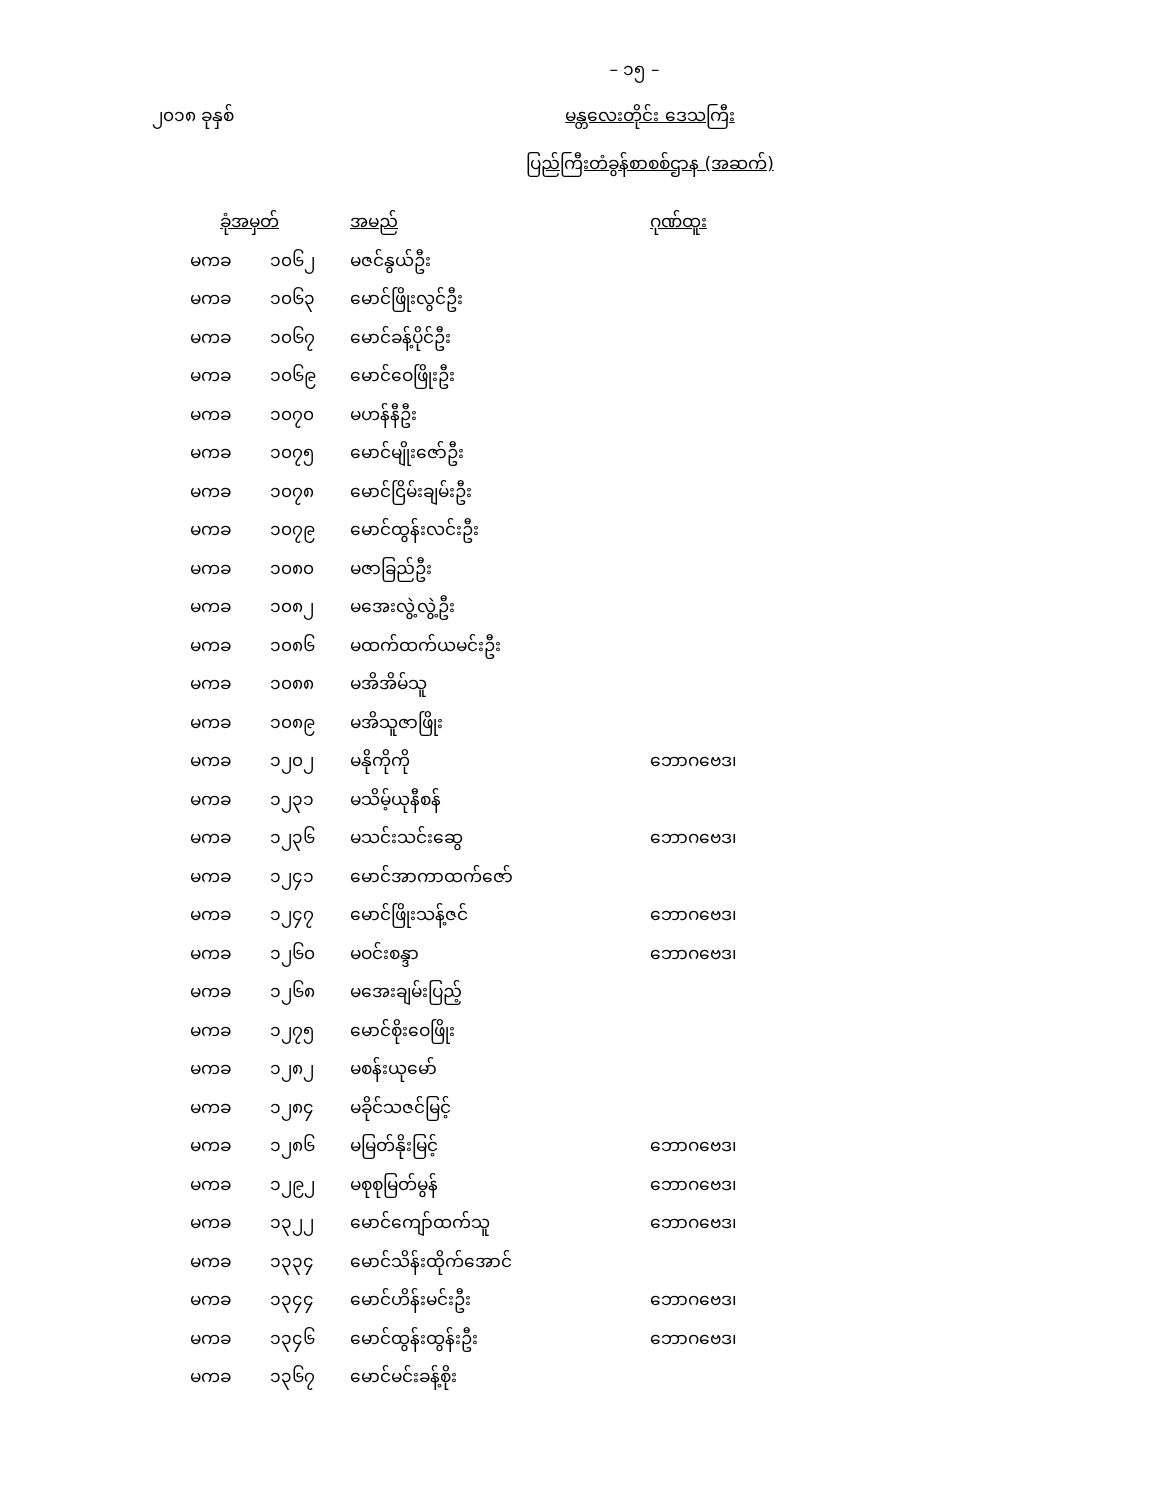– ၁၅ –
၂၀၁၈ ခုနှစ် မန္တလေးတိုင်း ဒေသကြီး
ပြည်ကြီးတံခွန်စာစစ်ဌာန (အဆက်)
| ခုံအမှတ် | | အမည် | ဂုဏ်ထူး |
| --- | --- | --- | --- |
| မကခ | ၁၀၆၂ | မဇင်နွယ်ဦး | |
| မကခ | ၁၀၆၃ | မောင်ဖြိုးလွင်ဦး | |
| မကခ | ၁၀၆၇ | မောင်ခန့်ပိုင်ဦး | |
| မကခ | ၁၀၆၉ | မောင်ဝေဖြိုးဦး | |
| မကခ | ၁၀၇၀ | မဟန်နီဦး | |
| မကခ | ၁၀၇၅ | မောင်မျိုးဇော်ဦး | |
| မကခ | ၁၀၇၈ | မောင်ငြိမ်းချမ်းဦး | |
| မကခ | ၁၀၇၉ | မောင်ထွန်းလင်းဦး | |
| မကခ | ၁၀၈၀ | မဇာခြည်ဦး | |
| မကခ | ၁၀၈၂ | မအေးလွဲ့လွဲ့ဦး | |
| မကခ | ၁၀၈၆ | မထက်ထက်ယမင်းဦး | |
| မကခ | ၁၀၈၈ | မအိအိမ်သူ | |
| မကခ | ၁၀၈၉ | မအိသူဇာဖြိုး | |
| မကခ | ၁၂၀၂ | မနိုကိုကို | ဘောဂဗေဒ၊ |
| မကခ | ၁၂၃၁ | မသိမ့်ယုနီစန် | |
| မကခ | ၁၂၃၆ | မသင်းသင်းဆွေ | ဘောဂဗေဒ၊ |
| မကခ | ၁၂၄၁ | မောင်အာကာထက်ဇော် | |
| မကခ | ၁၂၄၇ | မောင်ဖြိုးသန့်ဇင် | ဘောဂဗေဒ၊ |
| မကခ | ၁၂၆၀ | မဝင်းစန္ဒာ | ဘောဂဗေဒ၊ |
| မကခ | ၁၂၆၈ | မအေးချမ်းပြည့် | |
| မကခ | ၁၂၇၅ | မောင်စိုးဝေဖြိုး | |
| မကခ | ၁၂၈၂ | မစန်းယုမော် | |
| မကခ | ၁၂၈၄ | မခိုင်သဇင်မြင့် | |
| မကခ | ၁၂၈၆ | မမြတ်နိုးမြင့် | ဘောဂဗေဒ၊ |
| မကခ | ၁၂၉၂ | မစုစုမြတ်မွန် | ဘောဂဗေဒ၊ |
| မကခ | ၁၃၂၂ | မောင်ကျော်ထက်သူ | ဘောဂဗေဒ၊ |
| မကခ | ၁၃၃၄ | မောင်သိန်းထိုက်အောင် | |
| မကခ | ၁၃၄၄ | မောင်ဟိန်းမင်းဦး | ဘောဂဗေဒ၊ |
| မကခ | ၁၃၄၆ | မောင်ထွန်းထွန်းဦး | ဘောဂဗေဒ၊ |
| မကခ | ၁၃၆၇ | မောင်မင်းခန့်စိုး | |